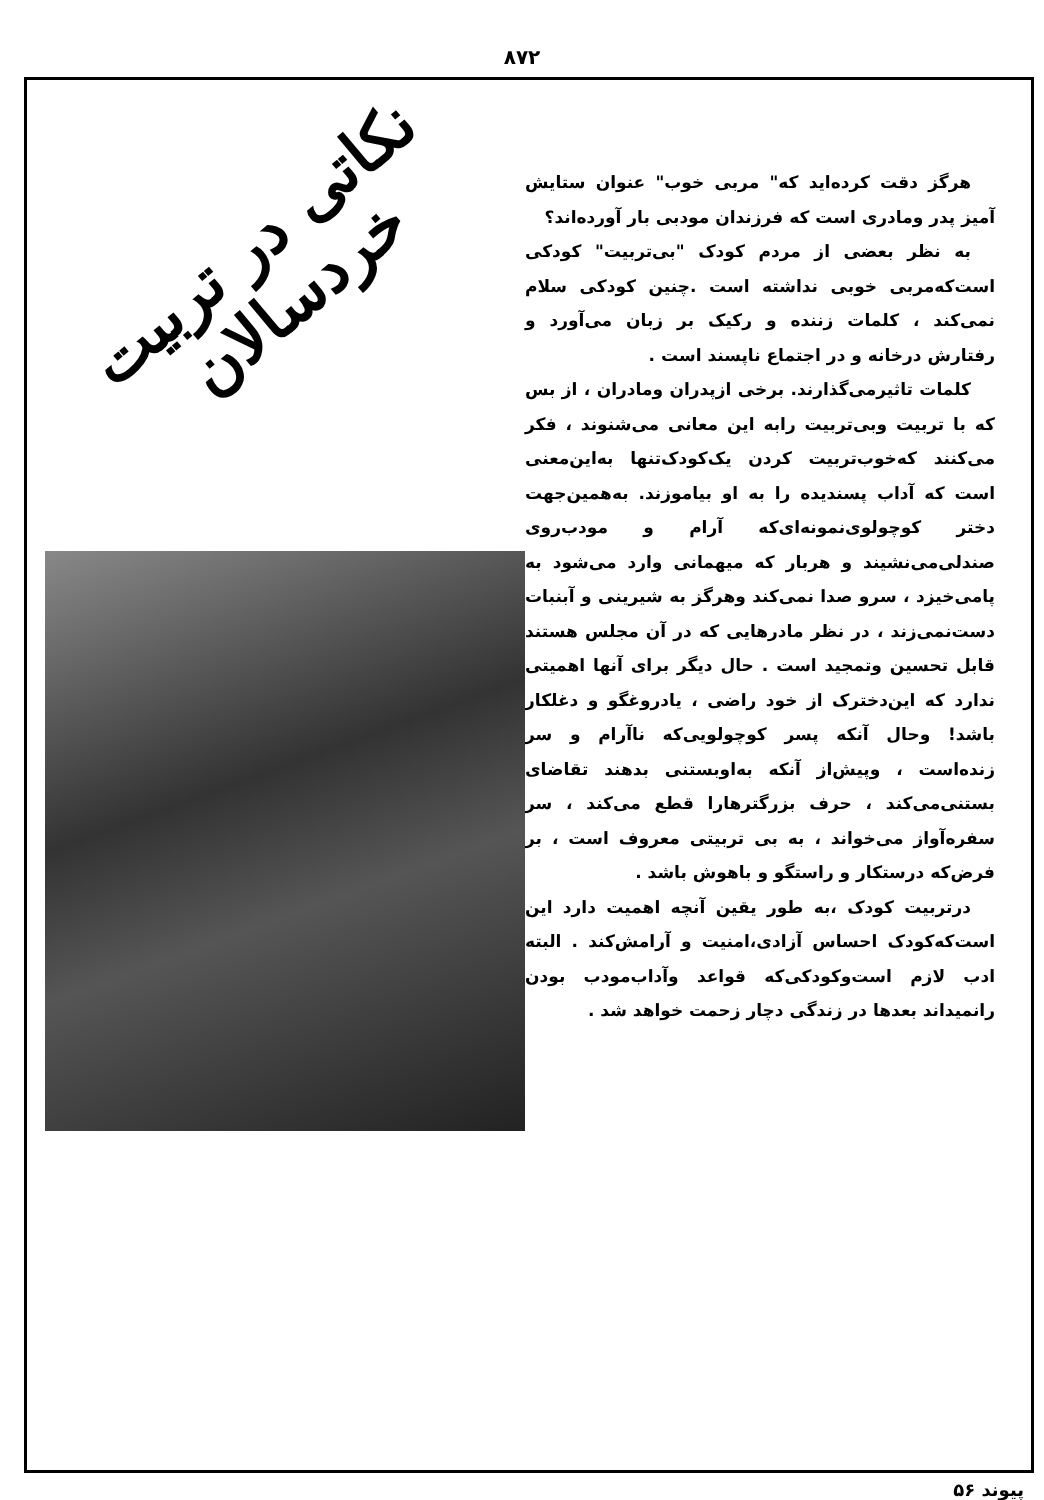۸۷۲
هرگز دقت کرده‌اید که" مربی خوب" عنوان ستایش آمیز پدر ومادری است که فرزندان مودبی بار آورده‌اند؟
به نظر بعضی از مردم کودک "بی‌تربیت" کودکی است‌که‌مربی خوبی نداشته است .چنین کودکی سلام نمی‌کند ، کلمات زننده و رکیک بر زبان می‌آورد و رفتارش درخانه و در اجتماع ناپسند است .
کلمات تاثیرمی‌گذارند. برخی ازپدران ومادران ، از بس که با تربیت وبی‌تربیت رابه این معانی می‌شنوند ، فکر می‌کنند که‌خوب‌تربیت کردن یک‌کودک‌تنها به‌این‌معنی است که آداب پسندیده را به او بیاموزند. به‌همین‌جهت دختر کوچولوی‌نمونه‌ای‌که آرام و مودب‌روی صندلی‌می‌نشیند و هربار که میهمانی وارد می‌شود به پامی‌خیزد ، سرو صدا نمی‌کند وهرگز به شیرینی و آبنبات دست‌نمی‌زند ، در نظر مادرهایی که در آن مجلس هستند قابل تحسین وتمجید است . حال دیگر برای آنها اهمیتی ندارد که این‌دخترک از خود راضی ، یادروغگو و دغلکار باشد! وحال آنکه پسر کوچولویی‌که ناآرام و سر زنده‌است ، وپیش‌از آنکه به‌اوبستنی بدهند تقاضای بستنی‌می‌کند ، حرف بزرگترهارا قطع می‌کند ، سر سفره‌آواز می‌خواند ، به بی تربیتی معروف است ، بر فرض‌که درستکار و راستگو و باهوش باشد .
درتربیت کودک ،به طور یقین آنچه اهمیت دارد این است‌که‌کودک احساس آزادی،امنیت و آرامش‌کند . البته ادب لازم است‌وکودکی‌که قواعد وآداب‌مودب بودن رانمیداند بعدها در زندگی دچار زحمت خواهد شد .
نکاتی در تربیت خردسالان
پیوند ۵۶